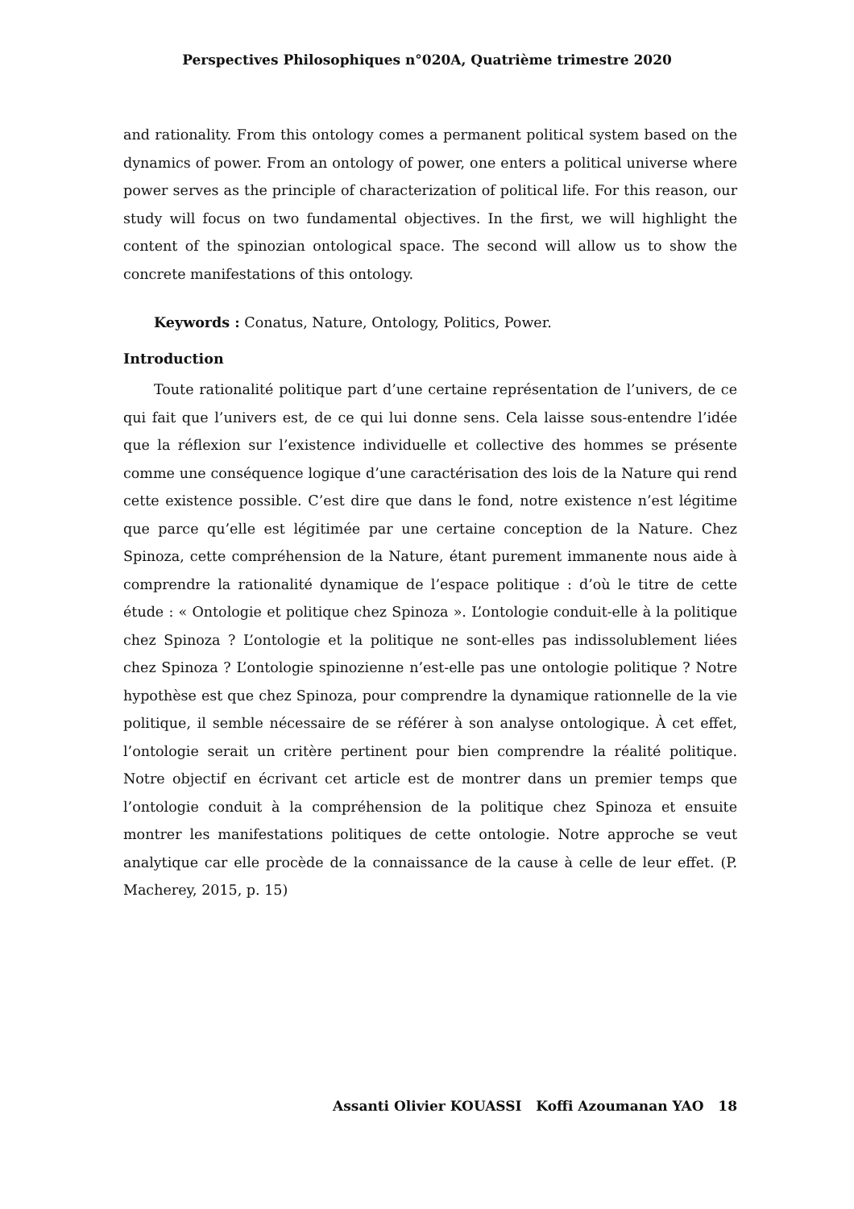Perspectives Philosophiques n°020A, Quatrième trimestre 2020
and rationality. From this ontology comes a permanent political system based on the dynamics of power. From an ontology of power, one enters a political universe where power serves as the principle of characterization of political life. For this reason, our study will focus on two fundamental objectives. In the first, we will highlight the content of the spinozian ontological space. The second will allow us to show the concrete manifestations of this ontology.
Keywords : Conatus, Nature, Ontology, Politics, Power.
Introduction
Toute rationalité politique part d’une certaine représentation de l’univers, de ce qui fait que l’univers est, de ce qui lui donne sens. Cela laisse sous-entendre l’idée que la réflexion sur l’existence individuelle et collective des hommes se présente comme une conséquence logique d’une caractérisation des lois de la Nature qui rend cette existence possible. C’est dire que dans le fond, notre existence n’est légitime que parce qu’elle est légitimée par une certaine conception de la Nature. Chez Spinoza, cette compréhension de la Nature, étant purement immanente nous aide à comprendre la rationalité dynamique de l’espace politique : d’où le titre de cette étude : « Ontologie et politique chez Spinoza ». L’ontologie conduit-elle à la politique chez Spinoza ? L’ontologie et la politique ne sont-elles pas indissolublement liées chez Spinoza ? L’ontologie spinozienne n’est-elle pas une ontologie politique ? Notre hypothèse est que chez Spinoza, pour comprendre la dynamique rationnelle de la vie politique, il semble nécessaire de se référer à son analyse ontologique. À cet effet, l’ontologie serait un critère pertinent pour bien comprendre la réalité politique. Notre objectif en écrivant cet article est de montrer dans un premier temps que l’ontologie conduit à la compréhension de la politique chez Spinoza et ensuite montrer les manifestations politiques de cette ontologie. Notre approche se veut analytique car elle procède de la connaissance de la cause à celle de leur effet. (P. Macherey, 2015, p. 15)
Assanti Olivier KOUASSI Koffi Azoumanan YAO 18